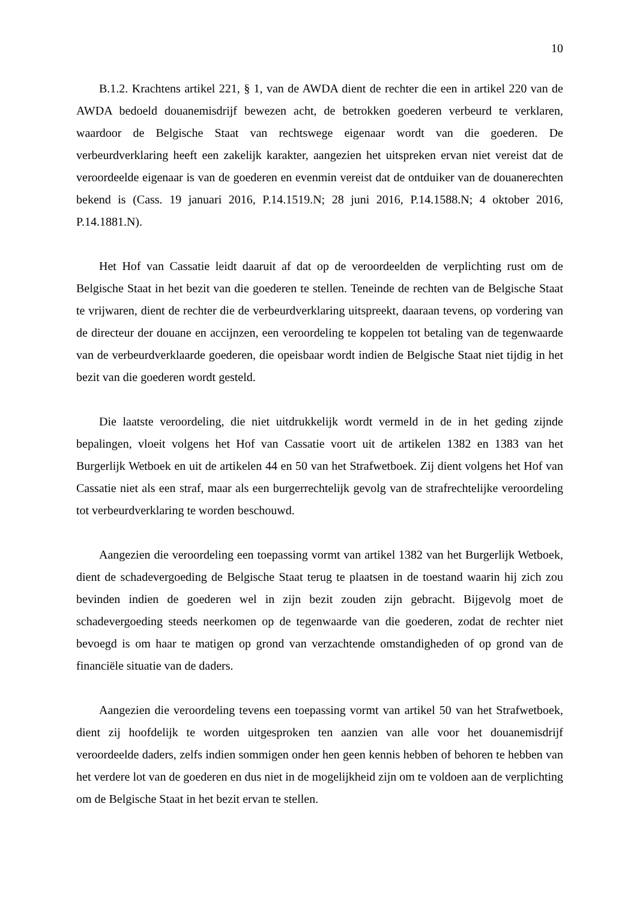10
B.1.2. Krachtens artikel 221, § 1, van de AWDA dient de rechter die een in artikel 220 van de AWDA bedoeld douanemisdrijf bewezen acht, de betrokken goederen verbeurd te verklaren, waardoor de Belgische Staat van rechtswege eigenaar wordt van die goederen. De verbeurdverklaring heeft een zakelijk karakter, aangezien het uitspreken ervan niet vereist dat de veroordeelde eigenaar is van de goederen en evenmin vereist dat de ontduiker van de douanerechten bekend is (Cass. 19 januari 2016, P.14.1519.N; 28 juni 2016, P.14.1588.N; 4 oktober 2016, P.14.1881.N).
Het Hof van Cassatie leidt daaruit af dat op de veroordeelden de verplichting rust om de Belgische Staat in het bezit van die goederen te stellen. Teneinde de rechten van de Belgische Staat te vrijwaren, dient de rechter die de verbeurdverklaring uitspreekt, daaraan tevens, op vordering van de directeur der douane en accijnzen, een veroordeling te koppelen tot betaling van de tegenwaarde van de verbeurdverklaarde goederen, die opeisbaar wordt indien de Belgische Staat niet tijdig in het bezit van die goederen wordt gesteld.
Die laatste veroordeling, die niet uitdrukkelijk wordt vermeld in de in het geding zijnde bepalingen, vloeit volgens het Hof van Cassatie voort uit de artikelen 1382 en 1383 van het Burgerlijk Wetboek en uit de artikelen 44 en 50 van het Strafwetboek. Zij dient volgens het Hof van Cassatie niet als een straf, maar als een burgerrechtelijk gevolg van de strafrechtelijke veroordeling tot verbeurdverklaring te worden beschouwd.
Aangezien die veroordeling een toepassing vormt van artikel 1382 van het Burgerlijk Wetboek, dient de schadevergoeding de Belgische Staat terug te plaatsen in de toestand waarin hij zich zou bevinden indien de goederen wel in zijn bezit zouden zijn gebracht. Bijgevolg moet de schadevergoeding steeds neerkomen op de tegenwaarde van die goederen, zodat de rechter niet bevoegd is om haar te matigen op grond van verzachtende omstandigheden of op grond van de financiële situatie van de daders.
Aangezien die veroordeling tevens een toepassing vormt van artikel 50 van het Strafwetboek, dient zij hoofdelijk te worden uitgesproken ten aanzien van alle voor het douanemisdrijf veroordeelde daders, zelfs indien sommigen onder hen geen kennis hebben of behoren te hebben van het verdere lot van de goederen en dus niet in de mogelijkheid zijn om te voldoen aan de verplichting om de Belgische Staat in het bezit ervan te stellen.